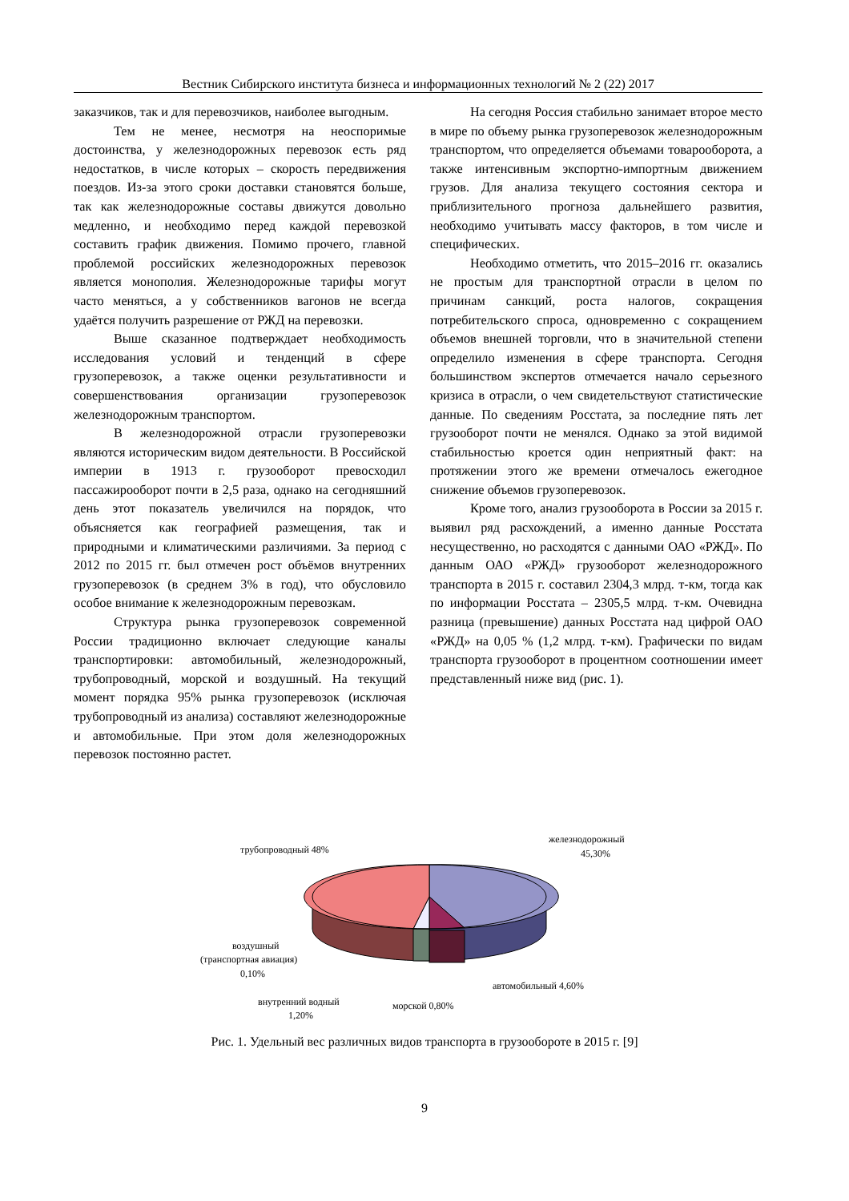Вестник Сибирского института бизнеса и информационных технологий № 2 (22) 2017
заказчиков, так и для перевозчиков, наиболее выгодным.
Тем не менее, несмотря на неоспоримые достоинства, у железнодорожных перевозок есть ряд недостатков, в числе которых – скорость передвижения поездов. Из-за этого сроки доставки становятся больше, так как железнодорожные составы движутся довольно медленно, и необходимо перед каждой перевозкой составить график движения. Помимо прочего, главной проблемой российских железнодорожных перевозок является монополия. Железнодорожные тарифы могут часто меняться, а у собственников вагонов не всегда удаётся получить разрешение от РЖД на перевозки.
Выше сказанное подтверждает необходимость исследования условий и тенденций в сфере грузоперевозок, а также оценки результативности и совершенствования организации грузоперевозок железнодорожным транспортом.
В железнодорожной отрасли грузоперевозки являются историческим видом деятельности. В Российской империи в 1913 г. грузооборот превосходил пассажирооборот почти в 2,5 раза, однако на сегодняшний день этот показатель увеличился на порядок, что объясняется как географией размещения, так и природными и климатическими различиями. За период с 2012 по 2015 гг. был отмечен рост объёмов внутренних грузоперевозок (в среднем 3% в год), что обусловило особое внимание к железнодорожным перевозкам.
Структура рынка грузоперевозок современной России традиционно включает следующие каналы транспортировки: автомобильный, железнодорожный, трубопроводный, морской и воздушный. На текущий момент порядка 95% рынка грузоперевозок (исключая трубопроводный из анализа) составляют железнодорожные и автомобильные. При этом доля железнодорожных перевозок постоянно растет.
На сегодня Россия стабильно занимает второе место в мире по объему рынка грузоперевозок железнодорожным транспортом, что определяется объемами товарооборота, а также интенсивным экспортно-импортным движением грузов. Для анализа текущего состояния сектора и приблизительного прогноза дальнейшего развития, необходимо учитывать массу факторов, в том числе и специфических.
Необходимо отметить, что 2015–2016 гг. оказались не простым для транспортной отрасли в целом по причинам санкций, роста налогов, сокращения потребительского спроса, одновременно с сокращением объемов внешней торговли, что в значительной степени определило изменения в сфере транспорта. Сегодня большинством экспертов отмечается начало серьезного кризиса в отрасли, о чем свидетельствуют статистические данные. По сведениям Росстата, за последние пять лет грузооборот почти не менялся. Однако за этой видимой стабильностью кроется один неприятный факт: на протяжении этого же времени отмечалось ежегодное снижение объемов грузоперевозок.
Кроме того, анализ грузооборота в России за 2015 г. выявил ряд расхождений, а именно данные Росстата несущественно, но расходятся с данными ОАО «РЖД». По данным ОАО «РЖД» грузооборот железнодорожного транспорта в 2015 г. составил 2304,3 млрд. т-км, тогда как по информации Росстата – 2305,5 млрд. т-км. Очевидна разница (превышение) данных Росстата над цифрой ОАО «РЖД» на 0,05 % (1,2 млрд. т-км). Графически по видам транспорта грузооборот в процентном соотношении имеет представленный ниже вид (рис. 1).
трубопроводный 48%
железнодорожный
45,30%
воздушный
(транспортная авиация)
0,10%
автомобильный 4,60%
внутренний водный
1,20%
морской 0,80%
Рис. 1. Удельный вес различных видов транспорта в грузообороте в 2015 г. [9]
9